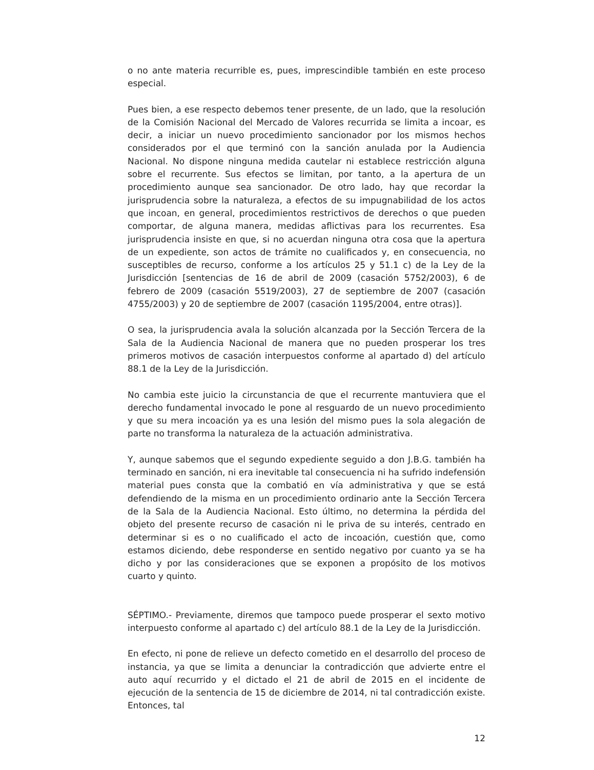o no ante materia recurrible es, pues, imprescindible también en este proceso especial.
Pues bien, a ese respecto debemos tener presente, de un lado, que la resolución de la Comisión Nacional del Mercado de Valores recurrida se limita a incoar, es decir, a iniciar un nuevo procedimiento sancionador por los mismos hechos considerados por el que terminó con la sanción anulada por la Audiencia Nacional. No dispone ninguna medida cautelar ni establece restricción alguna sobre el recurrente. Sus efectos se limitan, por tanto, a la apertura de un procedimiento aunque sea sancionador. De otro lado, hay que recordar la jurisprudencia sobre la naturaleza, a efectos de su impugnabilidad de los actos que incoan, en general, procedimientos restrictivos de derechos o que pueden comportar, de alguna manera, medidas aflictivas para los recurrentes. Esa jurisprudencia insiste en que, si no acuerdan ninguna otra cosa que la apertura de un expediente, son actos de trámite no cualificados y, en consecuencia, no susceptibles de recurso, conforme a los artículos 25 y 51.1 c) de la Ley de la Jurisdicción [sentencias de 16 de abril de 2009 (casación 5752/2003), 6 de febrero de 2009 (casación 5519/2003), 27 de septiembre de 2007 (casación 4755/2003) y 20 de septiembre de 2007 (casación 1195/2004, entre otras)].
O sea, la jurisprudencia avala la solución alcanzada por la Sección Tercera de la Sala de la Audiencia Nacional de manera que no pueden prosperar los tres primeros motivos de casación interpuestos conforme al apartado d) del artículo 88.1 de la Ley de la Jurisdicción.
No cambia este juicio la circunstancia de que el recurrente mantuviera que el derecho fundamental invocado le pone al resguardo de un nuevo procedimiento y que su mera incoación ya es una lesión del mismo pues la sola alegación de parte no transforma la naturaleza de la actuación administrativa.
Y, aunque sabemos que el segundo expediente seguido a don J.B.G. también ha terminado en sanción, ni era inevitable tal consecuencia ni ha sufrido indefensión material pues consta que la combatió en vía administrativa y que se está defendiendo de la misma en un procedimiento ordinario ante la Sección Tercera de la Sala de la Audiencia Nacional. Esto último, no determina la pérdida del objeto del presente recurso de casación ni le priva de su interés, centrado en determinar si es o no cualificado el acto de incoación, cuestión que, como estamos diciendo, debe responderse en sentido negativo por cuanto ya se ha dicho y por las consideraciones que se exponen a propósito de los motivos cuarto y quinto.
SÉPTIMO.- Previamente, diremos que tampoco puede prosperar el sexto motivo interpuesto conforme al apartado c) del artículo 88.1 de la Ley de la Jurisdicción.
En efecto, ni pone de relieve un defecto cometido en el desarrollo del proceso de instancia, ya que se limita a denunciar la contradicción que advierte entre el auto aquí recurrido y el dictado el 21 de abril de 2015 en el incidente de ejecución de la sentencia de 15 de diciembre de 2014, ni tal contradicción existe. Entonces, tal
12